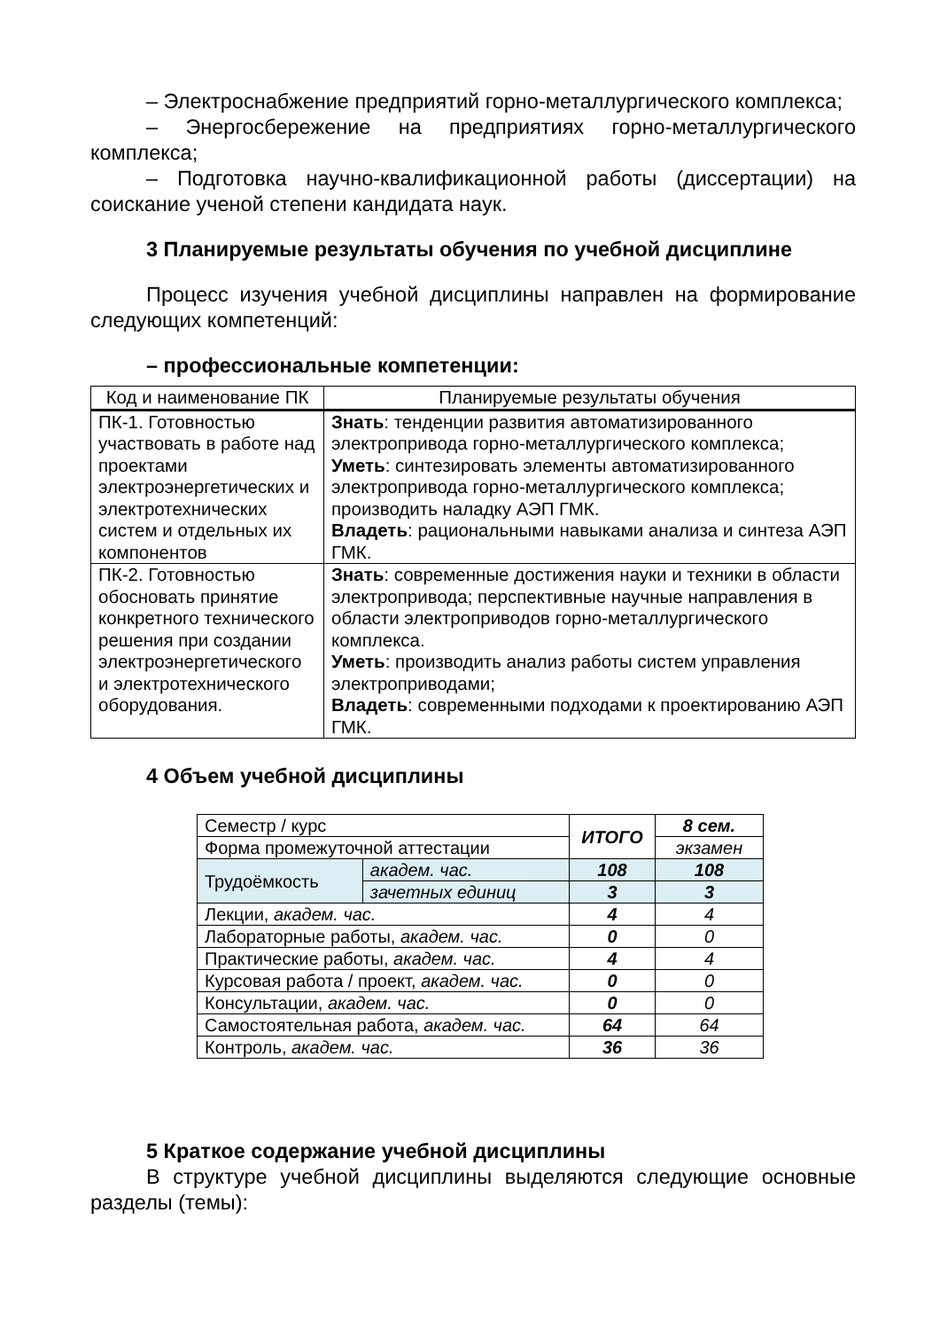– Электроснабжение предприятий горно-металлургического комплекса;
– Энергосбережение на предприятиях горно-металлургического комплекса;
– Подготовка научно-квалификационной работы (диссертации) на соискание ученой степени кандидата наук.
3 Планируемые результаты обучения по учебной дисциплине
Процесс изучения учебной дисциплины направлен на формирование следующих компетенций:
– профессиональные компетенции:
| Код и наименование ПК | Планируемые результаты обучения |
| --- | --- |
| ПК-1. Готовностью участвовать в работе над проектами электроэнергетических и электротехнических систем и отдельных их компонентов | Знать : тенденции развития автоматизированного электропривода горно-металлургического комплекса; Уметь : синтезировать элементы автоматизированного электропривода горно-металлургического комплекса; производить наладку АЭП ГМК. Владеть : рациональными навыками анализа и синтеза АЭП ГМК. |
| ПК-2. Готовностью обосновать принятие конкретного технического решения при создании электроэнергетического и электротехнического оборудования. | Знать : современные достижения науки и техники в области электропривода; перспективные научные направления в области электроприводов горно-металлургического комплекса. Уметь : производить анализ работы систем управления электроприводами; Владеть : современными подходами к проектированию АЭП ГМК. |
4 Объем учебной дисциплины
| Семестр / курс | | ИТОГО | 8 сем. |
| Форма промежуточной аттестации | | | экзамен |
| Трудоёмкость | академ. час. | 108 | 108 |
| | зачетных единиц | 3 | 3 |
| Лекции, академ. час. | | 4 | 4 |
| Лабораторные работы, академ. час. | | 0 | 0 |
| Практические работы, академ. час. | | 4 | 4 |
| Курсовая работа / проект, академ. час. | | 0 | 0 |
| Консультации, академ. час. | | 0 | 0 |
| Самостоятельная работа, академ. час. | | 64 | 64 |
| Контроль, академ. час. | | 36 | 36 |
5 Краткое содержание учебной дисциплины
В структуре учебной дисциплины выделяются следующие основные разделы (темы):